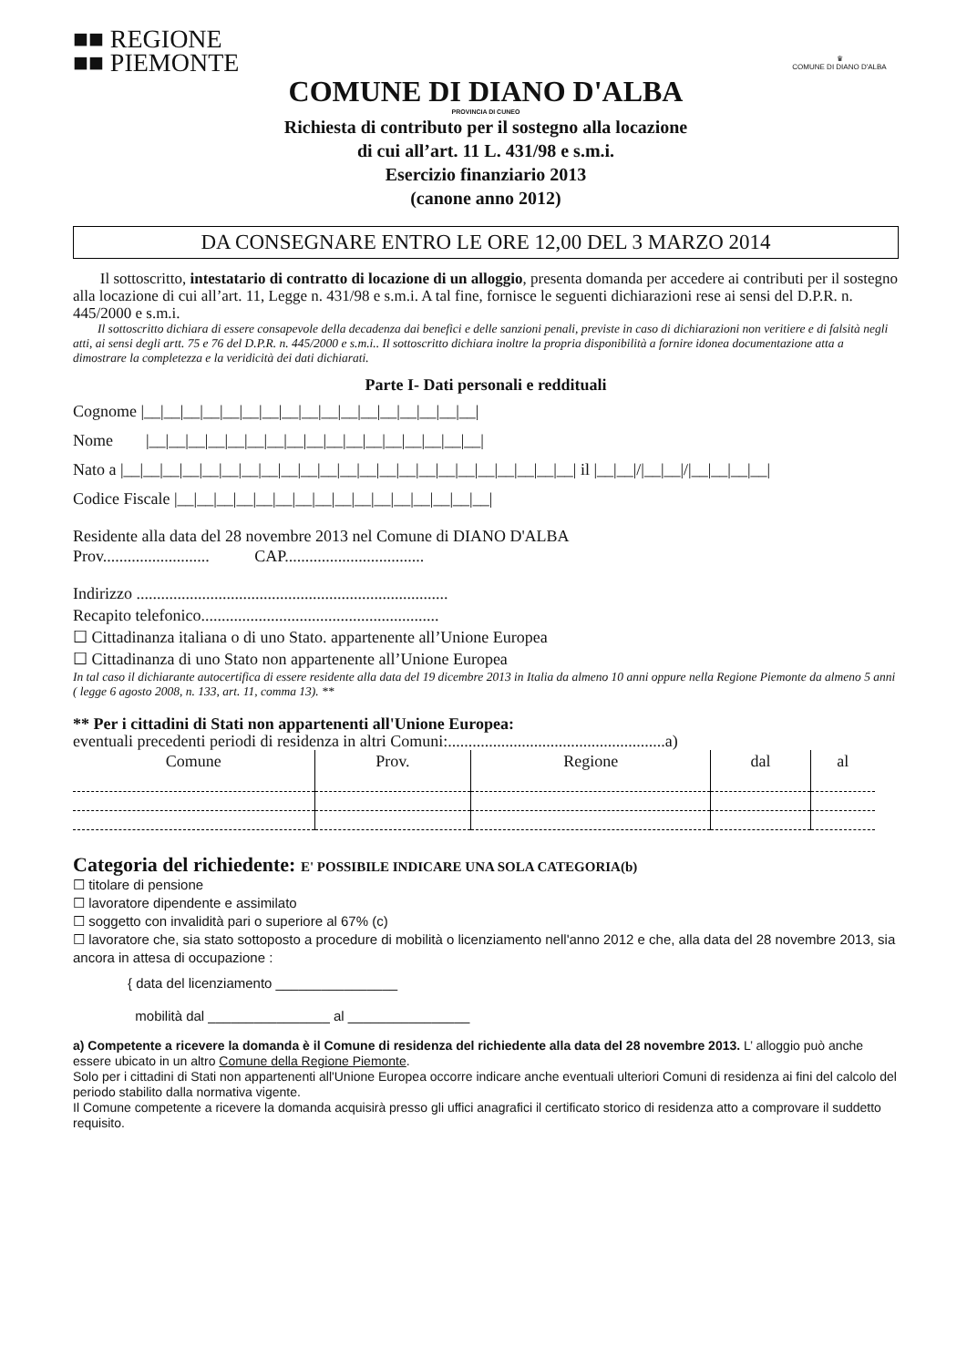■■ REGIONE
■■ PIEMONTE
♛
COMUNE DI DIANO D'ALBA
COMUNE DI DIANO D'ALBA
PROVINCIA DI CUNEO
Richiesta di contributo per il sostegno alla locazione
di cui all’art. 11 L. 431/98 e s.m.i.
Esercizio finanziario 2013
(canone anno 2012)
DA CONSEGNARE ENTRO LE ORE 12,00 DEL 3 MARZO 2014
Il sottoscritto, intestatario di contratto di locazione di un alloggio, presenta domanda per accedere ai contributi per il sostegno alla locazione di cui all’art. 11, Legge n. 431/98 e s.m.i. A tal fine, fornisce le seguenti dichiarazioni rese ai sensi del D.P.R. n. 445/2000 e s.m.i.
Il sottoscritto dichiara di essere consapevole della decadenza dai benefici e delle sanzioni penali, previste in caso di dichiarazioni non veritiere e di falsità negli atti, ai sensi degli artt. 75 e 76 del D.P.R. n. 445/2000 e s.m.i.. Il sottoscritto dichiara inoltre la propria disponibilità a fornire idonea documentazione atta a dimostrare la completezza e la veridicità dei dati dichiarati.
Parte I- Dati personali e reddituali
Cognome |__|__|__|__|__|__|__|__|__|__|__|__|__|__|__|__|__|
Nome |__|__|__|__|__|__|__|__|__|__|__|__|__|__|__|__|__|
Nato a |__|__|__|__|__|__|__|__|__|__|__|__|__|__|__|__|__|__|__|__|__|__|__| il |__|__|/|__|__|/|__|__|__|__|
Codice Fiscale |__|__|__|__|__|__|__|__|__|__|__|__|__|__|__|__|
Residente alla data del 28 novembre 2013 nel Comune di DIANO D'ALBA
Prov.......................... CAP..................................
Indirizzo ............................................................................
Recapito telefonico..........................................................
☐ Cittadinanza italiana o di uno Stato. appartenente all’Unione Europea
☐ Cittadinanza di uno Stato non appartenente all’Unione Europea
In tal caso il dichiarante autocertifica di essere residente alla data del 19 dicembre 2013 in Italia da almeno 10 anni oppure nella Regione Piemonte da almeno 5 anni ( legge 6 agosto 2008, n. 133, art. 11, comma 13). **
** Per i cittadini di Stati non appartenenti all'Unione Europea:
eventuali precedenti periodi di residenza in altri Comuni:.....................................................a)
| Comune | Prov. | Regione | dal | al |
| --- | --- | --- | --- | --- |
Categoria del richiedente: E' POSSIBILE INDICARE UNA SOLA CATEGORIA(b)
☐ titolare di pensione
☐ lavoratore dipendente e assimilato
☐ soggetto con invalidità pari o superiore al 67% (c)
☐ lavoratore che, sia stato sottoposto a procedure di mobilità o licenziamento nell'anno 2012 e che, alla data del 28 novembre 2013, sia ancora in attesa di occupazione :
{ data del licenziamento ________________
mobilità dal ________________ al ________________
a) Competente a ricevere la domanda è il Comune di residenza del richiedente alla data del 28 novembre 2013. L’ alloggio può anche essere ubicato in un altro Comune della Regione Piemonte.
Solo per i cittadini di Stati non appartenenti all'Unione Europea occorre indicare anche eventuali ulteriori Comuni di residenza ai fini del calcolo del periodo stabilito dalla normativa vigente.
Il Comune competente a ricevere la domanda acquisirà presso gli uffici anagrafici il certificato storico di residenza atto a comprovare il suddetto requisito.